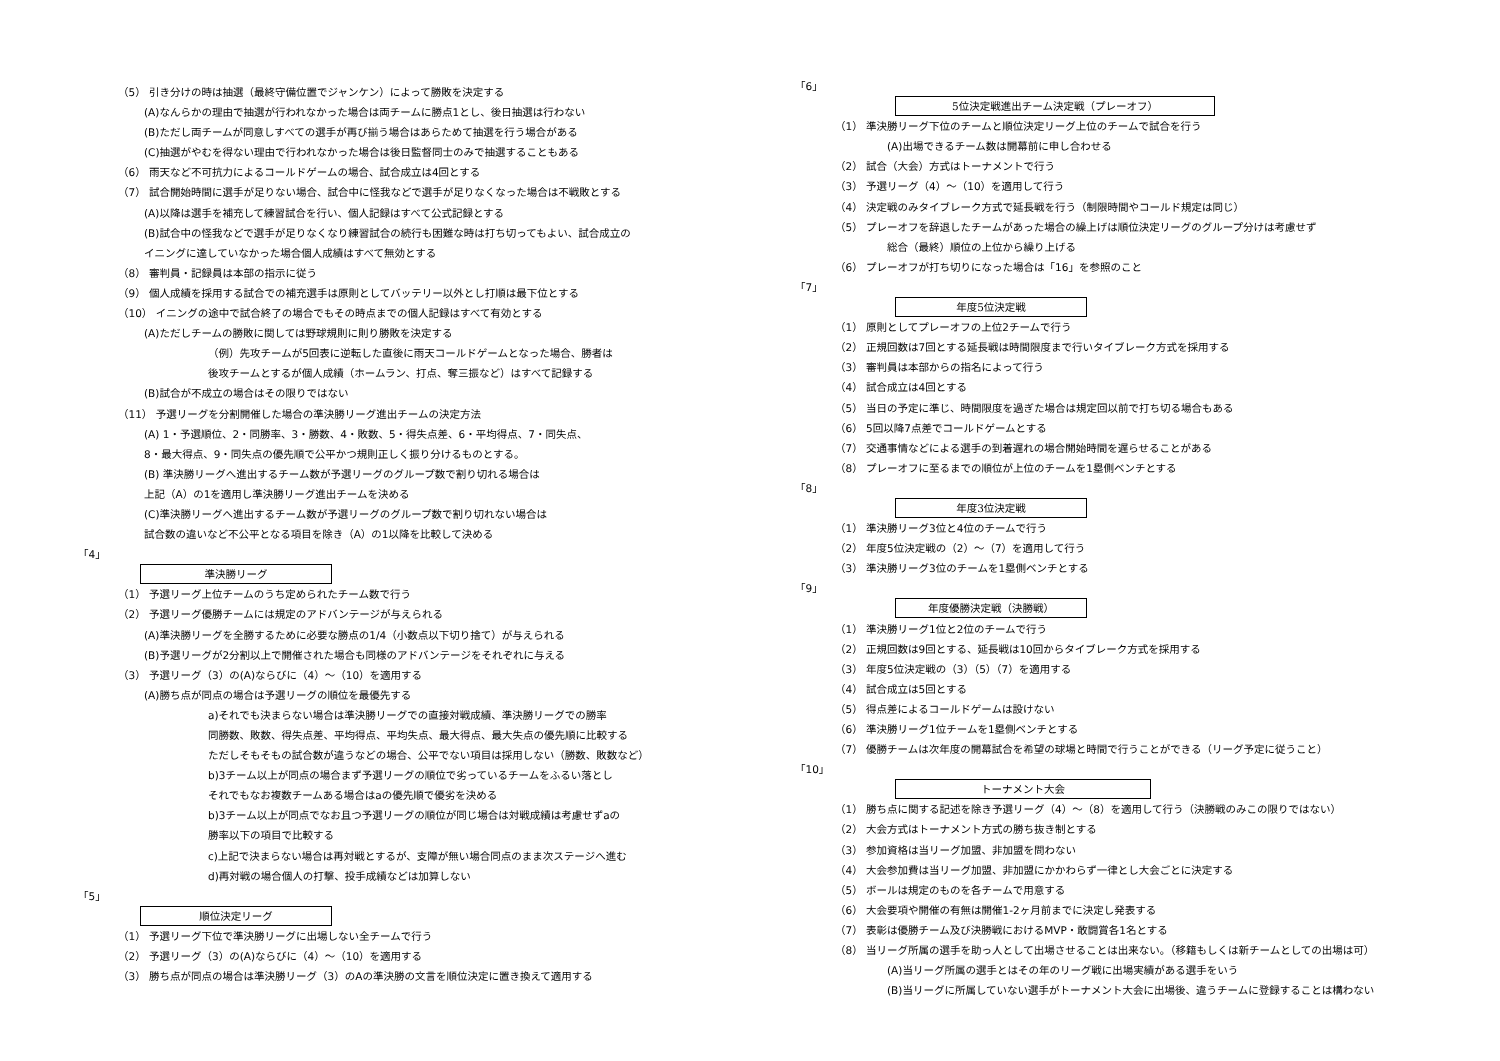（5） 引き分けの時は抽選（最終守備位置でジャンケン）によって勝敗を決定する
(A)なんらかの理由で抽選が行われなかった場合は両チームに勝点1とし、後日抽選は行わない
(B)ただし両チームが同意しすべての選手が再び揃う場合はあらためて抽選を行う場合がある
(C)抽選がやむを得ない理由で行われなかった場合は後日監督同士のみで抽選することもある
（6） 雨天など不可抗力によるコールドゲームの場合、試合成立は4回とする
（7） 試合開始時間に選手が足りない場合、試合中に怪我などで選手が足りなくなった場合は不戦敗とする
(A)以降は選手を補充して練習試合を行い、個人記録はすべて公式記録とする
(B)試合中の怪我などで選手が足りなくなり練習試合の続行も困難な時は打ち切ってもよい、試合成立の
イニングに達していなかった場合個人成績はすべて無効とする
（8） 審判員・記録員は本部の指示に従う
（9） 個人成績を採用する試合での補充選手は原則としてバッテリー以外とし打順は最下位とする
（10） イニングの途中で試合終了の場合でもその時点までの個人記録はすべて有効とする
(A)ただしチームの勝敗に関しては野球規則に則り勝敗を決定する
（例）先攻チームが5回表に逆転した直後に雨天コールドゲームとなった場合、勝者は
後攻チームとするが個人成績（ホームラン、打点、奪三振など）はすべて記録する
(B)試合が不成立の場合はその限りではない
（11） 予選リーグを分割開催した場合の準決勝リーグ進出チームの決定方法
(A) 1・予選順位、2・同勝率、3・勝数、4・敗数、5・得失点差、6・平均得点、7・同失点、
8・最大得点、9・同失点の優先順で公平かつ規則正しく振り分けるものとする。
(B) 準決勝リーグへ進出するチーム数が予選リーグのグループ数で割り切れる場合は
上記（A）の1を適用し準決勝リーグ進出チームを決める
(C)準決勝リーグへ進出するチーム数が予選リーグのグループ数で割り切れない場合は
試合数の違いなど不公平となる項目を除き（A）の1以降を比較して決める
「4」
準決勝リーグ
（1） 予選リーグ上位チームのうち定められたチーム数で行う
（2） 予選リーグ優勝チームには規定のアドバンテージが与えられる
(A)準決勝リーグを全勝するために必要な勝点の1/4（小数点以下切り捨て）が与えられる
(B)予選リーグが2分割以上で開催された場合も同様のアドバンテージをそれぞれに与える
（3） 予選リーグ（3）の(A)ならびに（4）～（10）を適用する
(A)勝ち点が同点の場合は予選リーグの順位を最優先する
a)それでも決まらない場合は準決勝リーグでの直接対戦成績、準決勝リーグでの勝率
同勝数、敗数、得失点差、平均得点、平均失点、最大得点、最大失点の優先順に比較する
ただしそもそもの試合数が違うなどの場合、公平でない項目は採用しない（勝数、敗数など）
b)3チーム以上が同点の場合まず予選リーグの順位で劣っているチームをふるい落とし
それでもなお複数チームある場合はaの優先順で優劣を決める
b)3チーム以上が同点でなお且つ予選リーグの順位が同じ場合は対戦成績は考慮せずaの
勝率以下の項目で比較する
c)上記で決まらない場合は再対戦とするが、支障が無い場合同点のまま次ステージへ進む
d)再対戦の場合個人の打撃、投手成績などは加算しない
「5」
順位決定リーグ
（1） 予選リーグ下位で準決勝リーグに出場しない全チームで行う
（2） 予選リーグ（3）の(A)ならびに（4）～（10）を適用する
（3） 勝ち点が同点の場合は準決勝リーグ（3）のAの準決勝の文言を順位決定に置き換えて適用する
「6」
5位決定戦進出チーム決定戦（プレーオフ）
（1） 準決勝リーグ下位のチームと順位決定リーグ上位のチームで試合を行う
(A)出場できるチーム数は開幕前に申し合わせる
（2） 試合（大会）方式はトーナメントで行う
（3） 予選リーグ（4）～（10）を適用して行う
（4） 決定戦のみタイブレーク方式で延長戦を行う（制限時間やコールド規定は同じ）
（5） プレーオフを辞退したチームがあった場合の繰上げは順位決定リーグのグループ分けは考慮せず
総合（最終）順位の上位から繰り上げる
（6） プレーオフが打ち切りになった場合は「16」を参照のこと
「7」
年度5位決定戦
（1） 原則としてプレーオフの上位2チームで行う
（2） 正規回数は7回とする延長戦は時間限度まで行いタイブレーク方式を採用する
（3） 審判員は本部からの指名によって行う
（4） 試合成立は4回とする
（5） 当日の予定に準じ、時間限度を過ぎた場合は規定回以前で打ち切る場合もある
（6） 5回以降7点差でコールドゲームとする
（7） 交通事情などによる選手の到着遅れの場合開始時間を遅らせることがある
（8） プレーオフに至るまでの順位が上位のチームを1塁側ベンチとする
「8」
年度3位決定戦
（1） 準決勝リーグ3位と4位のチームで行う
（2） 年度5位決定戦の（2）～（7）を適用して行う
（3） 準決勝リーグ3位のチームを1塁側ベンチとする
「9」
年度優勝決定戦（決勝戦）
（1） 準決勝リーグ1位と2位のチームで行う
（2） 正規回数は9回とする、延長戦は10回からタイブレーク方式を採用する
（3） 年度5位決定戦の（3）（5）（7）を適用する
（4） 試合成立は5回とする
（5） 得点差によるコールドゲームは設けない
（6） 準決勝リーグ1位チームを1塁側ベンチとする
（7） 優勝チームは次年度の開幕試合を希望の球場と時間で行うことができる（リーグ予定に従うこと）
「10」
トーナメント大会
（1） 勝ち点に関する記述を除き予選リーグ（4）～（8）を適用して行う（決勝戦のみこの限りではない）
（2） 大会方式はトーナメント方式の勝ち抜き制とする
（3） 参加資格は当リーグ加盟、非加盟を問わない
（4） 大会参加費は当リーグ加盟、非加盟にかかわらず一律とし大会ごとに決定する
（5） ボールは規定のものを各チームで用意する
（6） 大会要項や開催の有無は開催1-2ヶ月前までに決定し発表する
（7） 表彰は優勝チーム及び決勝戦におけるMVP・敢闘賞各1名とする
（8） 当リーグ所属の選手を助っ人として出場させることは出来ない。（移籍もしくは新チームとしての出場は可）
(A)当リーグ所属の選手とはその年のリーグ戦に出場実績がある選手をいう
(B)当リーグに所属していない選手がトーナメント大会に出場後、違うチームに登録することは構わない